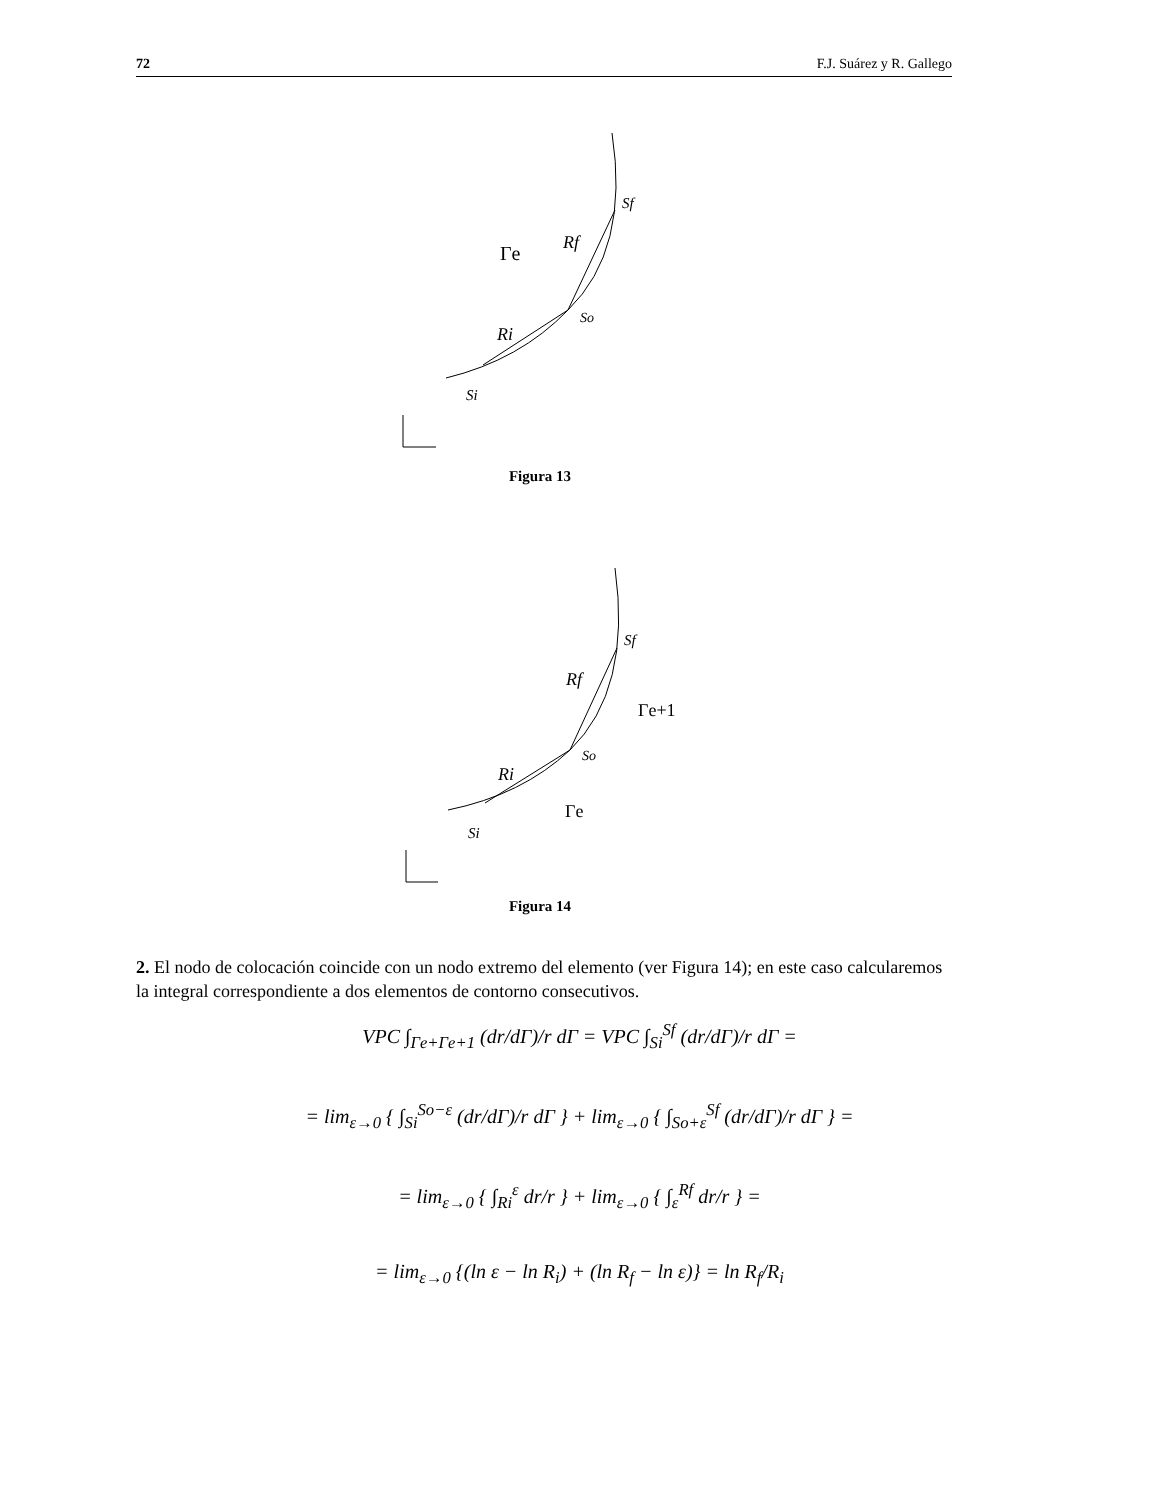72 F.J. Suárez y R. Gallego
Sf
Γe
Rf
So
Ri
Si
Figura 13
Sf
Rf
Γe+1
So
Ri
Γe
Si
Figura 14
2. El nodo de colocación coincide con un nodo extremo del elemento (ver Figura 14); en este caso calcularemos la integral correspondiente a dos elementos de contorno consecutivos.
VPC ∫<sub>Γe+Γe+1</sub> (dr/dΓ)/r dΓ = VPC ∫<sub>Si</sub><sup>Sf</sup> (dr/dΓ)/r dΓ =
= lim<sub>ε→0</sub> { ∫<sub>Si</sub><sup>So−ε</sup> (dr/dΓ)/r dΓ } + lim<sub>ε→0</sub> { ∫<sub>So+ε</sub><sup>Sf</sup> (dr/dΓ)/r dΓ } =
= lim<sub>ε→0</sub> { ∫<sub>Ri</sub><sup>ε</sup> dr/r } + lim<sub>ε→0</sub> { ∫<sub>ε</sub><sup>Rf</sup> dr/r } =
= lim<sub>ε→0</sub> {(ln ε − ln R<sub>i</sub>) + (ln R<sub>f</sub> − ln ε)} = ln R<sub>f</sub>/R<sub>i</sub>